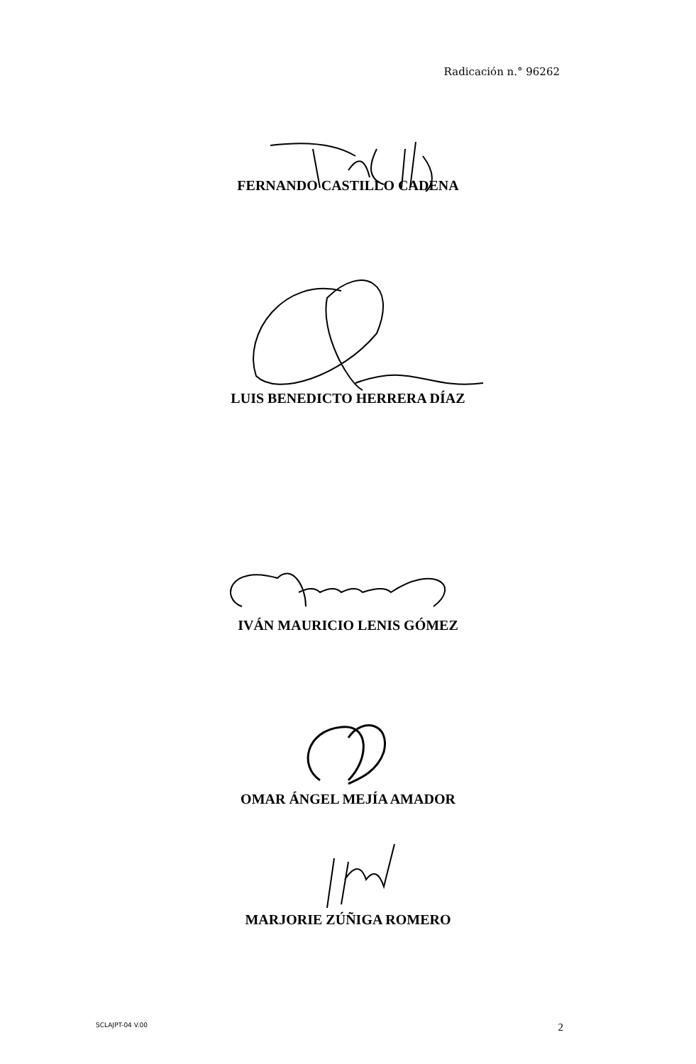Radicación n.° 96262
FERNANDO CASTILLO CADENA
LUIS BENEDICTO HERRERA DÍAZ
IVÁN MAURICIO LENIS GÓMEZ
OMAR ÁNGEL MEJÍA AMADOR
MARJORIE ZÚÑIGA ROMERO
SCLAJPT-04 V.00 2